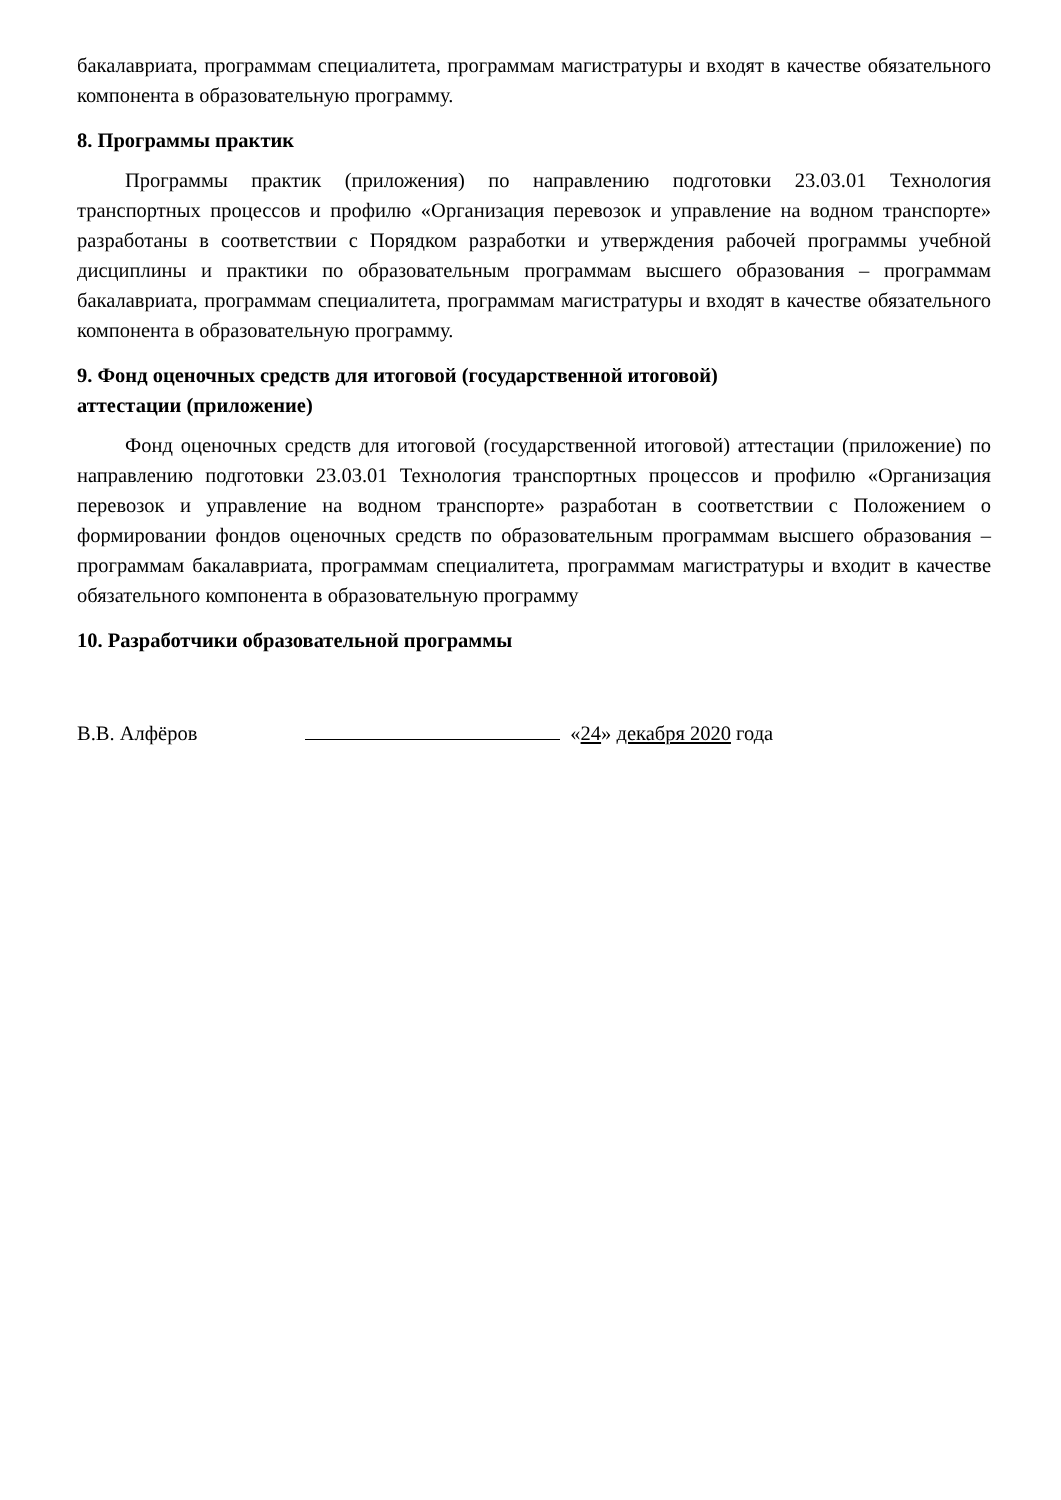бакалавриата, программам специалитета, программам магистратуры и входят в качестве обязательного компонента в образовательную программу.
8. Программы практик
Программы практик (приложения) по направлению подготовки 23.03.01 Технология транспортных процессов и профилю «Организация перевозок и управление на водном транспорте» разработаны в соответствии с Порядком разработки и утверждения рабочей программы учебной дисциплины и практики по образовательным программам высшего образования – программам бакалавриата, программам специалитета, программам магистратуры и входят в качестве обязательного компонента в образовательную программу.
9. Фонд оценочных средств для итоговой (государственной итоговой)
аттестации (приложение)
Фонд оценочных средств для итоговой (государственной итоговой) аттестации (приложение) по направлению подготовки 23.03.01 Технология транспортных процессов и профилю «Организация перевозок и управление на водном транспорте» разработан в соответствии с Положением о формировании фондов оценочных средств по образовательным программам высшего образования – программам бакалавриата, программам специалитета, программам магистратуры и входит в качестве обязательного компонента в образовательную программу
10. Разработчики образовательной программы
В.В. Алфёров «24» декабря 2020 года